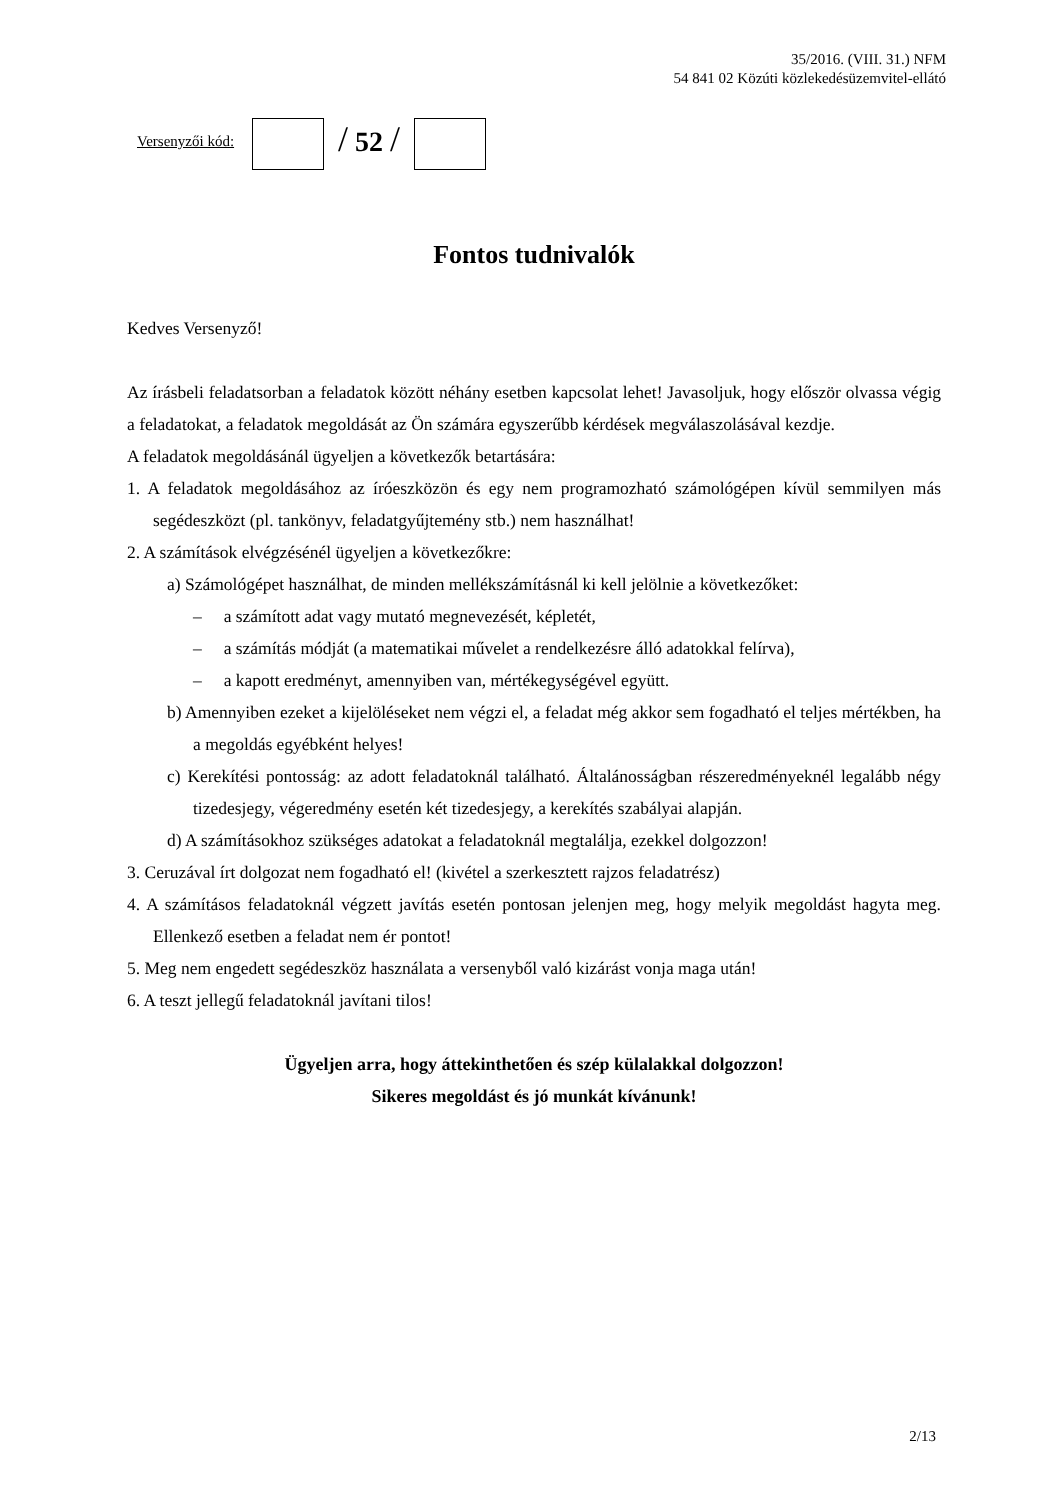Versenyzői kód:
/ 52 /
35/2016. (VIII. 31.) NFM
54 841 02 Közúti közlekedésüzemvitel-ellátó
Fontos tudnivalók
Kedves Versenyző!
Az írásbeli feladatsorban a feladatok között néhány esetben kapcsolat lehet! Javasoljuk, hogy először olvassa végig a feladatokat, a feladatok megoldását az Ön számára egyszerűbb kérdések megválaszolásával kezdje.
A feladatok megoldásánál ügyeljen a következők betartására:
1. A feladatok megoldásához az íróeszközön és egy nem programozható számológépen kívül semmilyen más segédeszközt (pl. tankönyv, feladatgyűjtemény stb.) nem használhat!
2. A számítások elvégzésénél ügyeljen a következőkre:
a) Számológépet használhat, de minden mellékszámításnál ki kell jelölnie a következőket:
– a számított adat vagy mutató megnevezését, képletét,
– a számítás módját (a matematikai művelet a rendelkezésre álló adatokkal felírva),
– a kapott eredményt, amennyiben van, mértékegységével együtt.
b) Amennyiben ezeket a kijelöléseket nem végzi el, a feladat még akkor sem fogadható el teljes mértékben, ha a megoldás egyébként helyes!
c) Kerekítési pontosság: az adott feladatoknál található. Általánosságban részeredményeknél legalább négy tizedesjegy, végeredmény esetén két tizedesjegy, a kerekítés szabályai alapján.
d) A számításokhoz szükséges adatokat a feladatoknál megtalálja, ezekkel dolgozzon!
3. Ceruzával írt dolgozat nem fogadható el! (kivétel a szerkesztett rajzos feladatrész)
4. A számításos feladatoknál végzett javítás esetén pontosan jelenjen meg, hogy melyik megoldást hagyta meg. Ellenkező esetben a feladat nem ér pontot!
5. Meg nem engedett segédeszköz használata a versenyből való kizárást vonja maga után!
6. A teszt jellegű feladatoknál javítani tilos!
Ügyeljen arra, hogy áttekinthetően és szép külalakkal dolgozzon!
Sikeres megoldást és jó munkát kívánunk!
2/13